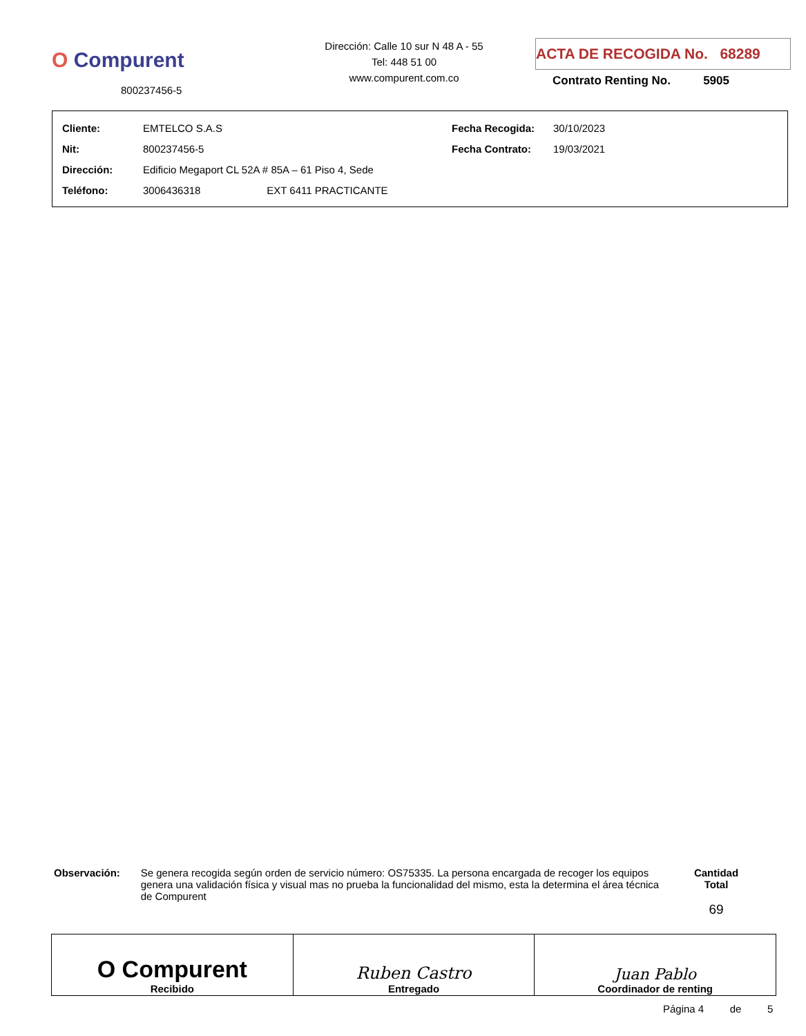O Compurent
800237456-5
Dirección: Calle 10 sur N 48 A - 55
Tel: 448 51 00
www.compurent.com.co
ACTA DE RECOGIDA No. 68289
Contrato Renting No. 5905
| Cliente: | EMTELCO S.A.S | Fecha Recogida: | 30/10/2023 |
| Nit: | 800237456-5 | Fecha Contrato: | 19/03/2021 |
| Dirección: | Edificio Megaport CL 52A # 85A – 61 Piso 4, Sede | | |
| Teléfono: | 3006436318 EXT 6411 PRACTICANTE | | |
Observación: Se genera recogida según orden de servicio número: OS75335. La persona encargada de recoger los equipos genera una validación física y visual mas no prueba la funcionalidad del mismo, esta la determina el área técnica de Compurent
Cantidad Total
69
| O Compurent Recibido | Ruben Castro Entregado | Juan Pablo Coordinador de renting |
Página 4 de 5